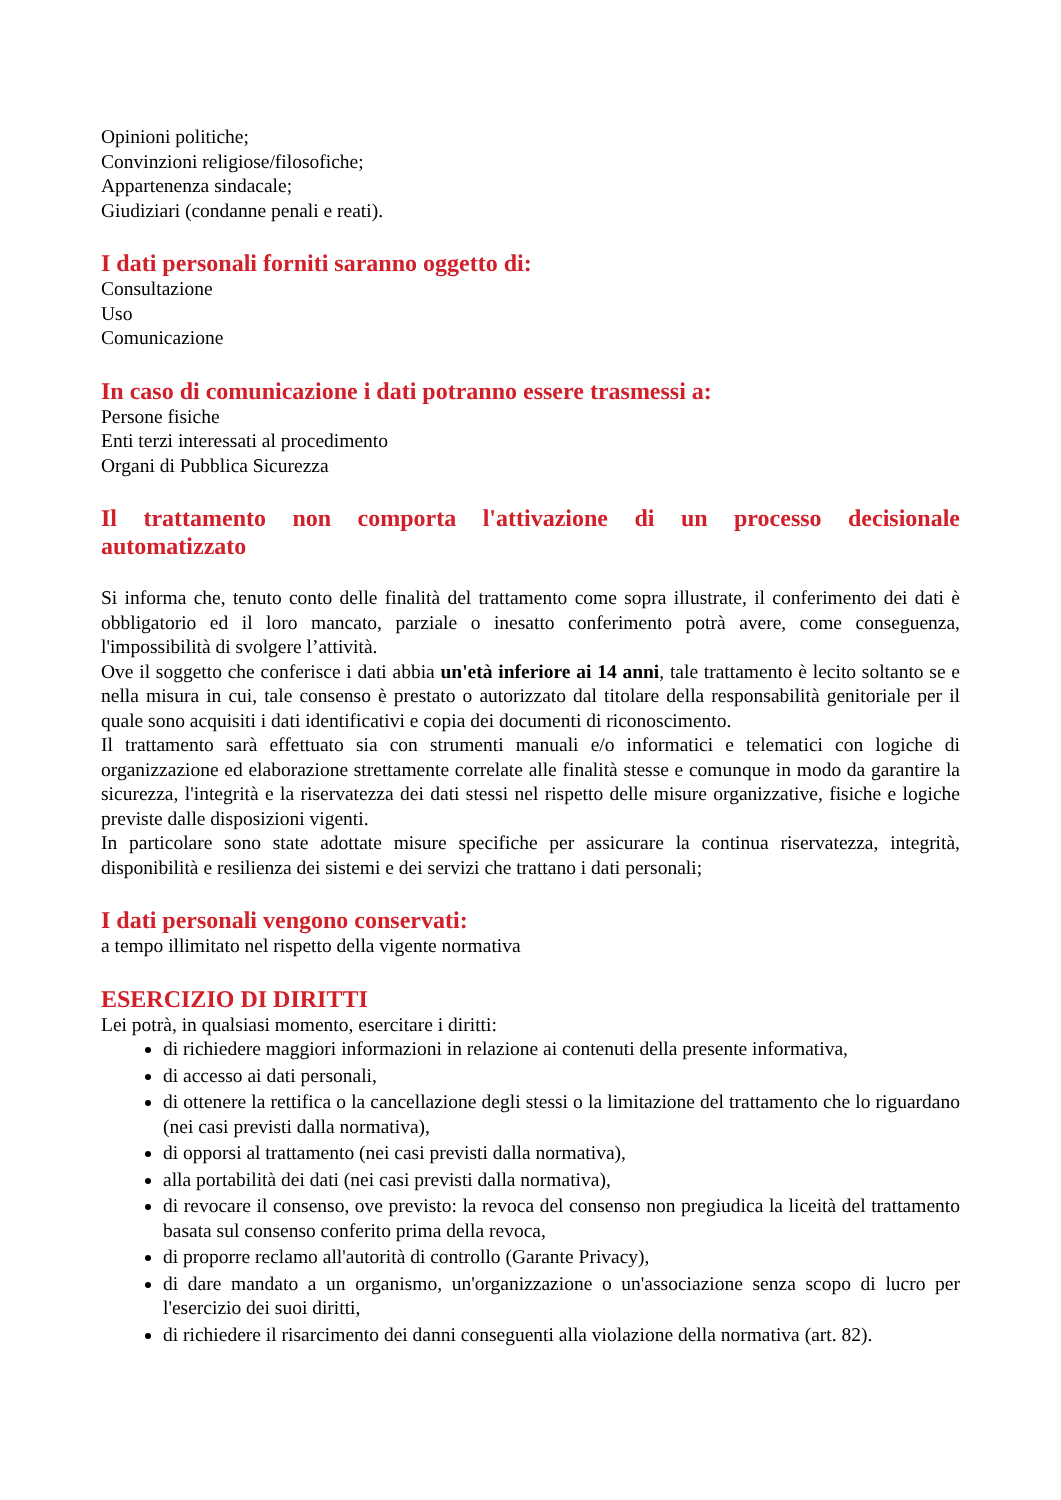Opinioni politiche;
Convinzioni religiose/filosofiche;
Appartenenza sindacale;
Giudiziari (condanne penali e reati).
I dati personali forniti saranno oggetto di:
Consultazione
Uso
Comunicazione
In caso di comunicazione i dati potranno essere trasmessi a:
Persone fisiche
Enti terzi interessati al procedimento
Organi di Pubblica Sicurezza
Il trattamento non comporta l'attivazione di un processo decisionale automatizzato
Si informa che, tenuto conto delle finalità del trattamento come sopra illustrate, il conferimento dei dati è obbligatorio ed il loro mancato, parziale o inesatto conferimento potrà avere, come conseguenza, l'impossibilità di svolgere l’attività.
Ove il soggetto che conferisce i dati abbia un'età inferiore ai 14 anni, tale trattamento è lecito soltanto se e nella misura in cui, tale consenso è prestato o autorizzato dal titolare della responsabilità genitoriale per il quale sono acquisiti i dati identificativi e copia dei documenti di riconoscimento.
Il trattamento sarà effettuato sia con strumenti manuali e/o informatici e telematici con logiche di organizzazione ed elaborazione strettamente correlate alle finalità stesse e comunque in modo da garantire la sicurezza, l'integrità e la riservatezza dei dati stessi nel rispetto delle misure organizzative, fisiche e logiche previste dalle disposizioni vigenti.
In particolare sono state adottate misure specifiche per assicurare la continua riservatezza, integrità, disponibilità e resilienza dei sistemi e dei servizi che trattano i dati personali;
I dati personali vengono conservati:
a tempo illimitato nel rispetto della vigente normativa
ESERCIZIO DI DIRITTI
Lei potrà, in qualsiasi momento, esercitare i diritti:
di richiedere maggiori informazioni in relazione ai contenuti della presente informativa,
di accesso ai dati personali,
di ottenere la rettifica o la cancellazione degli stessi o la limitazione del trattamento che lo riguardano (nei casi previsti dalla normativa),
di opporsi al trattamento (nei casi previsti dalla normativa),
alla portabilità dei dati (nei casi previsti dalla normativa),
di revocare il consenso, ove previsto: la revoca del consenso non pregiudica la liceità del trattamento basata sul consenso conferito prima della revoca,
di proporre reclamo all'autorità di controllo (Garante Privacy),
di dare mandato a un organismo, un'organizzazione o un'associazione senza scopo di lucro per l'esercizio dei suoi diritti,
di richiedere il risarcimento dei danni conseguenti alla violazione della normativa (art. 82).